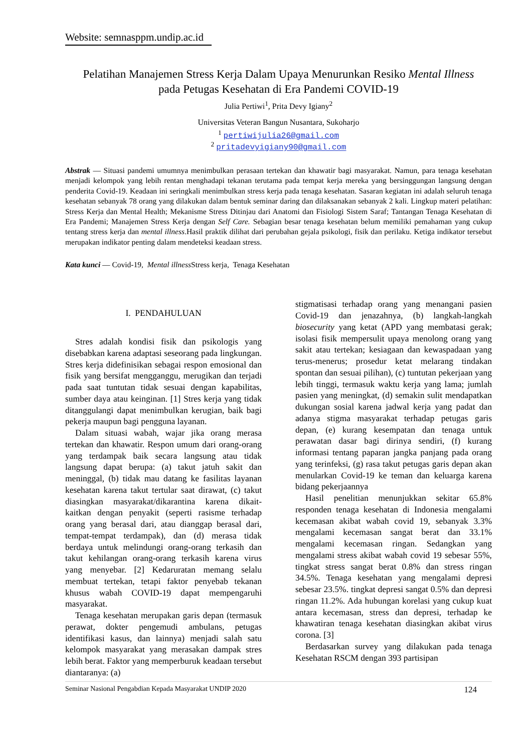Website: semnasppm.undip.ac.id
Pelatihan Manajemen Stress Kerja Dalam Upaya Menurunkan Resiko Mental Illness
pada Petugas Kesehatan di Era Pandemi COVID-19
Julia Pertiwi<sup>1</sup>, Prita Devy Igiany<sup>2</sup>
Universitas Veteran Bangun Nusantara, Sukoharjo
<sup>1</sup> pertiwijulia26@gmail.com
<sup>2</sup> pritadevyigiany90@gmail.com
Abstrak — Situasi pandemi umumnya menimbulkan perasaan tertekan dan khawatir bagi masyarakat. Namun, para tenaga kesehatan menjadi kelompok yang lebih rentan menghadapi tekanan terutama pada tempat kerja mereka yang bersinggungan langsung dengan penderita Covid-19. Keadaan ini seringkali menimbulkan stress kerja pada tenaga kesehatan. Sasaran kegiatan ini adalah seluruh tenaga kesehatan sebanyak 78 orang yang dilakukan dalam bentuk seminar daring dan dilaksanakan sebanyak 2 kali. Lingkup materi pelatihan: Stress Kerja dan Mental Health; Mekanisme Stress Ditinjau dari Anatomi dan Fisiologi Sistem Saraf; Tantangan Tenaga Kesehatan di Era Pandemi; Manajemen Stress Kerja dengan Self Care. Sebagian besar tenaga kesehatan belum memiliki pemahaman yang cukup tentang stress kerja dan mental illness.Hasil praktik dilihat dari perubahan gejala psikologi, fisik dan perilaku. Ketiga indikator tersebut merupakan indikator penting dalam mendeteksi keadaan stress.
Kata kunci — Covid-19, Mental illness Stress kerja, Tenaga Kesehatan
I. PENDAHULUAN
Stres adalah kondisi fisik dan psikologis yang disebabkan karena adaptasi seseorang pada lingkungan. Stres kerja didefinisikan sebagai respon emosional dan fisik yang bersifat mengganggu, merugikan dan terjadi pada saat tuntutan tidak sesuai dengan kapabilitas, sumber daya atau keinginan. [1] Stres kerja yang tidak ditanggulangi dapat menimbulkan kerugian, baik bagi pekerja maupun bagi pengguna layanan.
Dalam situasi wabah, wajar jika orang merasa tertekan dan khawatir. Respon umum dari orang-orang yang terdampak baik secara langsung atau tidak langsung dapat berupa: (a) takut jatuh sakit dan meninggal, (b) tidak mau datang ke fasilitas layanan kesehatan karena takut tertular saat dirawat, (c) takut diasingkan masyarakat/dikarantina karena dikait-kaitkan dengan penyakit (seperti rasisme terhadap orang yang berasal dari, atau dianggap berasal dari, tempat-tempat terdampak), dan (d) merasa tidak berdaya untuk melindungi orang-orang terkasih dan takut kehilangan orang-orang terkasih karena virus yang menyebar. [2] Kedaruratan memang selalu membuat tertekan, tetapi faktor penyebab tekanan khusus wabah COVID-19 dapat mempengaruhi masyarakat.
Tenaga kesehatan merupakan garis depan (termasuk perawat, dokter pengemudi ambulans, petugas identifikasi kasus, dan lainnya) menjadi salah satu kelompok masyarakat yang merasakan dampak stres lebih berat. Faktor yang memperburuk keadaan tersebut diantaranya: (a)
stigmatisasi terhadap orang yang menangani pasien Covid-19 dan jenazahnya, (b) langkah-langkah biosecurity yang ketat (APD yang membatasi gerak; isolasi fisik mempersulit upaya menolong orang yang sakit atau tertekan; kesiagaan dan kewaspadaan yang terus-menerus; prosedur ketat melarang tindakan spontan dan sesuai pilihan), (c) tuntutan pekerjaan yang lebih tinggi, termasuk waktu kerja yang lama; jumlah pasien yang meningkat, (d) semakin sulit mendapatkan dukungan sosial karena jadwal kerja yang padat dan adanya stigma masyarakat terhadap petugas garis depan, (e) kurang kesempatan dan tenaga untuk perawatan dasar bagi dirinya sendiri, (f) kurang informasi tentang paparan jangka panjang pada orang yang terinfeksi, (g) rasa takut petugas garis depan akan menularkan Covid-19 ke teman dan keluarga karena bidang pekerjaannya
Hasil penelitian menunjukkan sekitar 65.8% responden tenaga kesehatan di Indonesia mengalami kecemasan akibat wabah covid 19, sebanyak 3.3% mengalami kecemasan sangat berat dan 33.1% mengalami kecemasan ringan. Sedangkan yang mengalami stress akibat wabah covid 19 sebesar 55%, tingkat stress sangat berat 0.8% dan stress ringan 34.5%. Tenaga kesehatan yang mengalami depresi sebesar 23.5%. tingkat depresi sangat 0.5% dan depresi ringan 11.2%. Ada hubungan korelasi yang cukup kuat antara kecemasan, stress dan depresi, terhadap ke khawatiran tenaga kesehatan diasingkan akibat virus corona. [3]
Berdasarkan survey yang dilakukan pada tenaga Kesehatan RSCM dengan 393 partisipan
Seminar Nasional Pengabdian Kepada Masyarakat UNDIP 2020 124